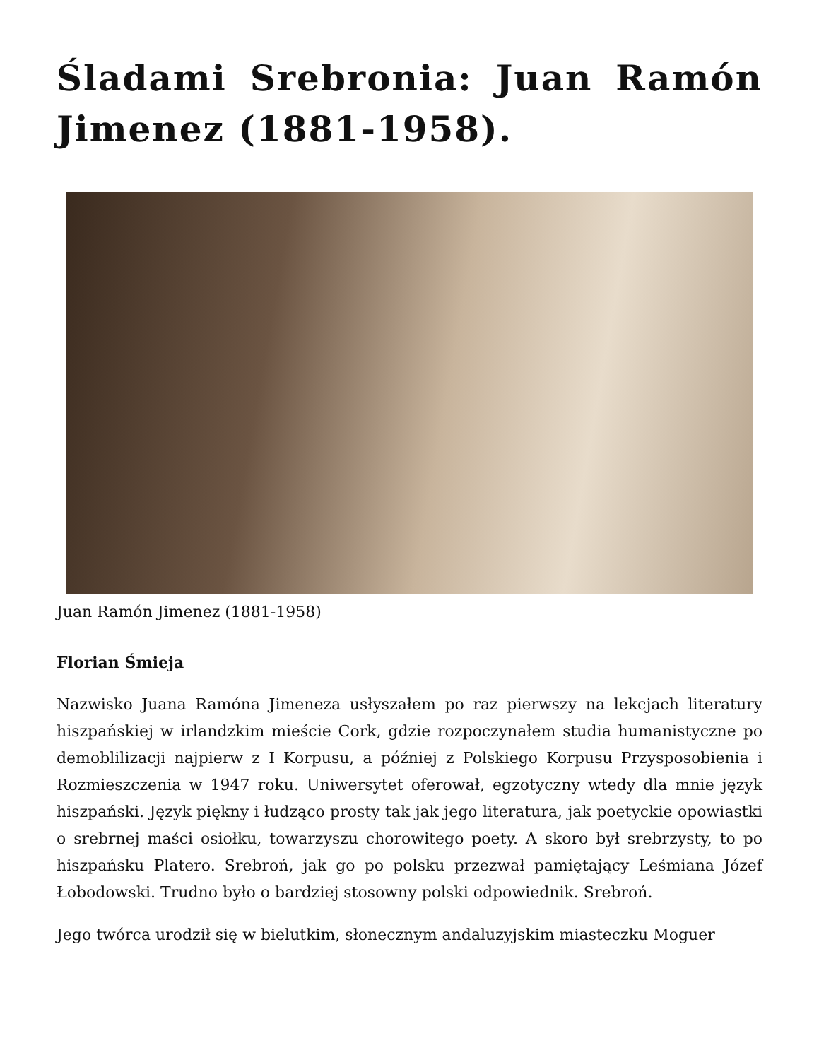Śladami Srebronia: Juan Ramón Jimenez (1881-1958).
Juan Ramón Jimenez (1881-1958)
Florian Śmieja
Nazwisko Juana Ramóna Jimeneza usłyszałem po raz pierwszy na lekcjach literatury hiszpańskiej w irlandzkim mieście Cork, gdzie rozpoczynałem studia humanistyczne po demoblilizacji najpierw z I Korpusu, a później z Polskiego Korpusu Przysposobienia i Rozmieszczenia w 1947 roku. Uniwersytet oferował, egzotyczny wtedy dla mnie język hiszpański. Język piękny i łudząco prosty tak jak jego literatura, jak poetyckie opowiastki o srebrnej maści osiołku, towarzyszu chorowitego poety. A skoro był srebrzysty, to po hiszpańsku Platero. Srebroń, jak go po polsku przezwał pamiętający Leśmiana Józef Łobodowski. Trudno było o bardziej stosowny polski odpowiednik. Srebroń.
Jego twórca urodził się w bielutkim, słonecznym andaluzyjskim miasteczku Moguer